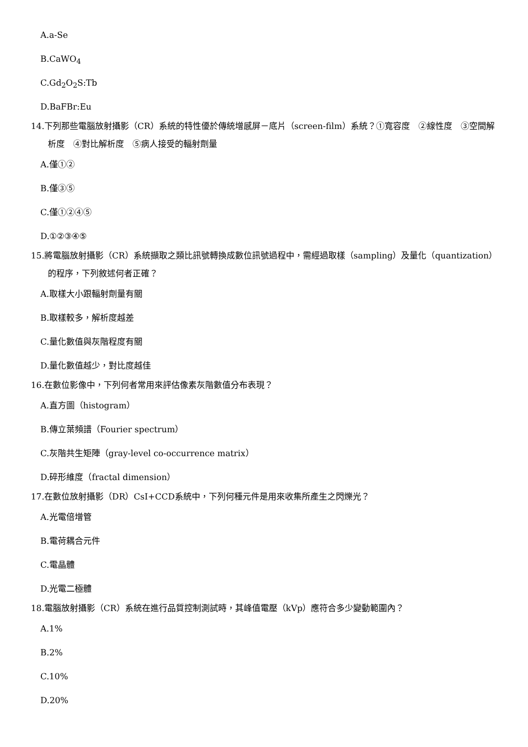A.a-Se
B.CaWO<sub>4</sub>
C.Gd<sub>2</sub>O<sub>2</sub>S:Tb
D.BaFBr:Eu
14.下列那些電腦放射攝影（CR）系統的特性優於傳統增感屏－底片（screen-film）系統？①寬容度　②線性度　③空間解析度　④對比解析度　⑤病人接受的輻射劑量
A.僅①②
B.僅③⑤
C.僅①②④⑤
D.①②③④⑤
15.將電腦放射攝影（CR）系統擷取之類比訊號轉換成數位訊號過程中，需經過取樣（sampling）及量化（quantization）的程序，下列敘述何者正確？
A.取樣大小跟輻射劑量有關
B.取樣較多，解析度越差
C.量化數值與灰階程度有關
D.量化數值越少，對比度越佳
16.在數位影像中，下列何者常用來評估像素灰階數值分布表現？
A.直方圖（histogram）
B.傳立葉頻譜（Fourier spectrum）
C.灰階共生矩陣（gray-level co-occurrence matrix）
D.碎形維度（fractal dimension）
17.在數位放射攝影（DR）CsI+CCD系統中，下列何種元件是用來收集所產生之閃爍光？
A.光電倍增管
B.電荷耦合元件
C.電晶體
D.光電二極體
18.電腦放射攝影（CR）系統在進行品質控制測試時，其峰值電壓（kVp）應符合多少變動範圍內？
A.1%
B.2%
C.10%
D.20%